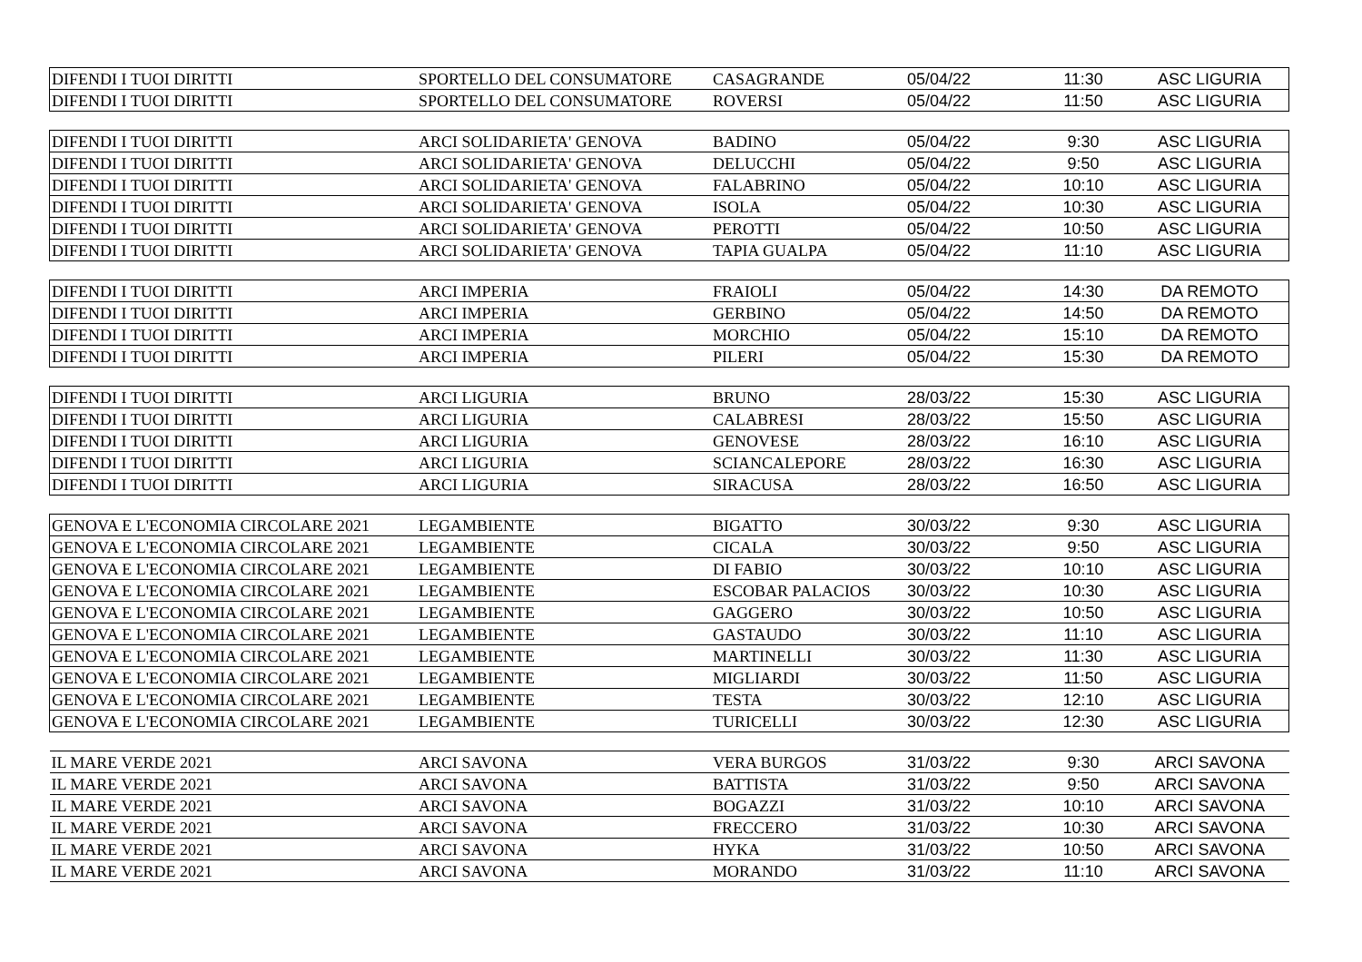| DIFENDI I TUOI DIRITTI | SPORTELLO DEL CONSUMATORE | CASAGRANDE | 05/04/22 | 11:30 | ASC LIGURIA |
| DIFENDI I TUOI DIRITTI | SPORTELLO DEL CONSUMATORE | ROVERSI | 05/04/22 | 11:50 | ASC LIGURIA |
| DIFENDI I TUOI DIRITTI | ARCI SOLIDARIETA' GENOVA | BADINO | 05/04/22 | 9:30 | ASC LIGURIA |
| DIFENDI I TUOI DIRITTI | ARCI SOLIDARIETA' GENOVA | DELUCCHI | 05/04/22 | 9:50 | ASC LIGURIA |
| DIFENDI I TUOI DIRITTI | ARCI SOLIDARIETA' GENOVA | FALABRINO | 05/04/22 | 10:10 | ASC LIGURIA |
| DIFENDI I TUOI DIRITTI | ARCI SOLIDARIETA' GENOVA | ISOLA | 05/04/22 | 10:30 | ASC LIGURIA |
| DIFENDI I TUOI DIRITTI | ARCI SOLIDARIETA' GENOVA | PEROTTI | 05/04/22 | 10:50 | ASC LIGURIA |
| DIFENDI I TUOI DIRITTI | ARCI SOLIDARIETA' GENOVA | TAPIA GUALPA | 05/04/22 | 11:10 | ASC LIGURIA |
| DIFENDI I TUOI DIRITTI | ARCI IMPERIA | FRAIOLI | 05/04/22 | 14:30 | DA REMOTO |
| DIFENDI I TUOI DIRITTI | ARCI IMPERIA | GERBINO | 05/04/22 | 14:50 | DA REMOTO |
| DIFENDI I TUOI DIRITTI | ARCI IMPERIA | MORCHIO | 05/04/22 | 15:10 | DA REMOTO |
| DIFENDI I TUOI DIRITTI | ARCI IMPERIA | PILERI | 05/04/22 | 15:30 | DA REMOTO |
| DIFENDI I TUOI DIRITTI | ARCI LIGURIA | BRUNO | 28/03/22 | 15:30 | ASC LIGURIA |
| DIFENDI I TUOI DIRITTI | ARCI LIGURIA | CALABRESI | 28/03/22 | 15:50 | ASC LIGURIA |
| DIFENDI I TUOI DIRITTI | ARCI LIGURIA | GENOVESE | 28/03/22 | 16:10 | ASC LIGURIA |
| DIFENDI I TUOI DIRITTI | ARCI LIGURIA | SCIANCALEPORE | 28/03/22 | 16:30 | ASC LIGURIA |
| DIFENDI I TUOI DIRITTI | ARCI LIGURIA | SIRACUSA | 28/03/22 | 16:50 | ASC LIGURIA |
| GENOVA E L'ECONOMIA CIRCOLARE 2021 | LEGAMBIENTE | BIGATTO | 30/03/22 | 9:30 | ASC LIGURIA |
| GENOVA E L'ECONOMIA CIRCOLARE 2021 | LEGAMBIENTE | CICALA | 30/03/22 | 9:50 | ASC LIGURIA |
| GENOVA E L'ECONOMIA CIRCOLARE 2021 | LEGAMBIENTE | DI FABIO | 30/03/22 | 10:10 | ASC LIGURIA |
| GENOVA E L'ECONOMIA CIRCOLARE 2021 | LEGAMBIENTE | ESCOBAR PALACIOS | 30/03/22 | 10:30 | ASC LIGURIA |
| GENOVA E L'ECONOMIA CIRCOLARE 2021 | LEGAMBIENTE | GAGGERO | 30/03/22 | 10:50 | ASC LIGURIA |
| GENOVA E L'ECONOMIA CIRCOLARE 2021 | LEGAMBIENTE | GASTAUDO | 30/03/22 | 11:10 | ASC LIGURIA |
| GENOVA E L'ECONOMIA CIRCOLARE 2021 | LEGAMBIENTE | MARTINELLI | 30/03/22 | 11:30 | ASC LIGURIA |
| GENOVA E L'ECONOMIA CIRCOLARE 2021 | LEGAMBIENTE | MIGLIARDI | 30/03/22 | 11:50 | ASC LIGURIA |
| GENOVA E L'ECONOMIA CIRCOLARE 2021 | LEGAMBIENTE | TESTA | 30/03/22 | 12:10 | ASC LIGURIA |
| GENOVA E L'ECONOMIA CIRCOLARE 2021 | LEGAMBIENTE | TURICELLI | 30/03/22 | 12:30 | ASC LIGURIA |
| IL MARE VERDE 2021 | ARCI SAVONA | VERA BURGOS | 31/03/22 | 9:30 | ARCI SAVONA |
| IL MARE VERDE 2021 | ARCI SAVONA | BATTISTA | 31/03/22 | 9:50 | ARCI SAVONA |
| IL MARE VERDE 2021 | ARCI SAVONA | BOGAZZI | 31/03/22 | 10:10 | ARCI SAVONA |
| IL MARE VERDE 2021 | ARCI SAVONA | FRECCERO | 31/03/22 | 10:30 | ARCI SAVONA |
| IL MARE VERDE 2021 | ARCI SAVONA | HYKA | 31/03/22 | 10:50 | ARCI SAVONA |
| IL MARE VERDE 2021 | ARCI SAVONA | MORANDO | 31/03/22 | 11:10 | ARCI SAVONA |